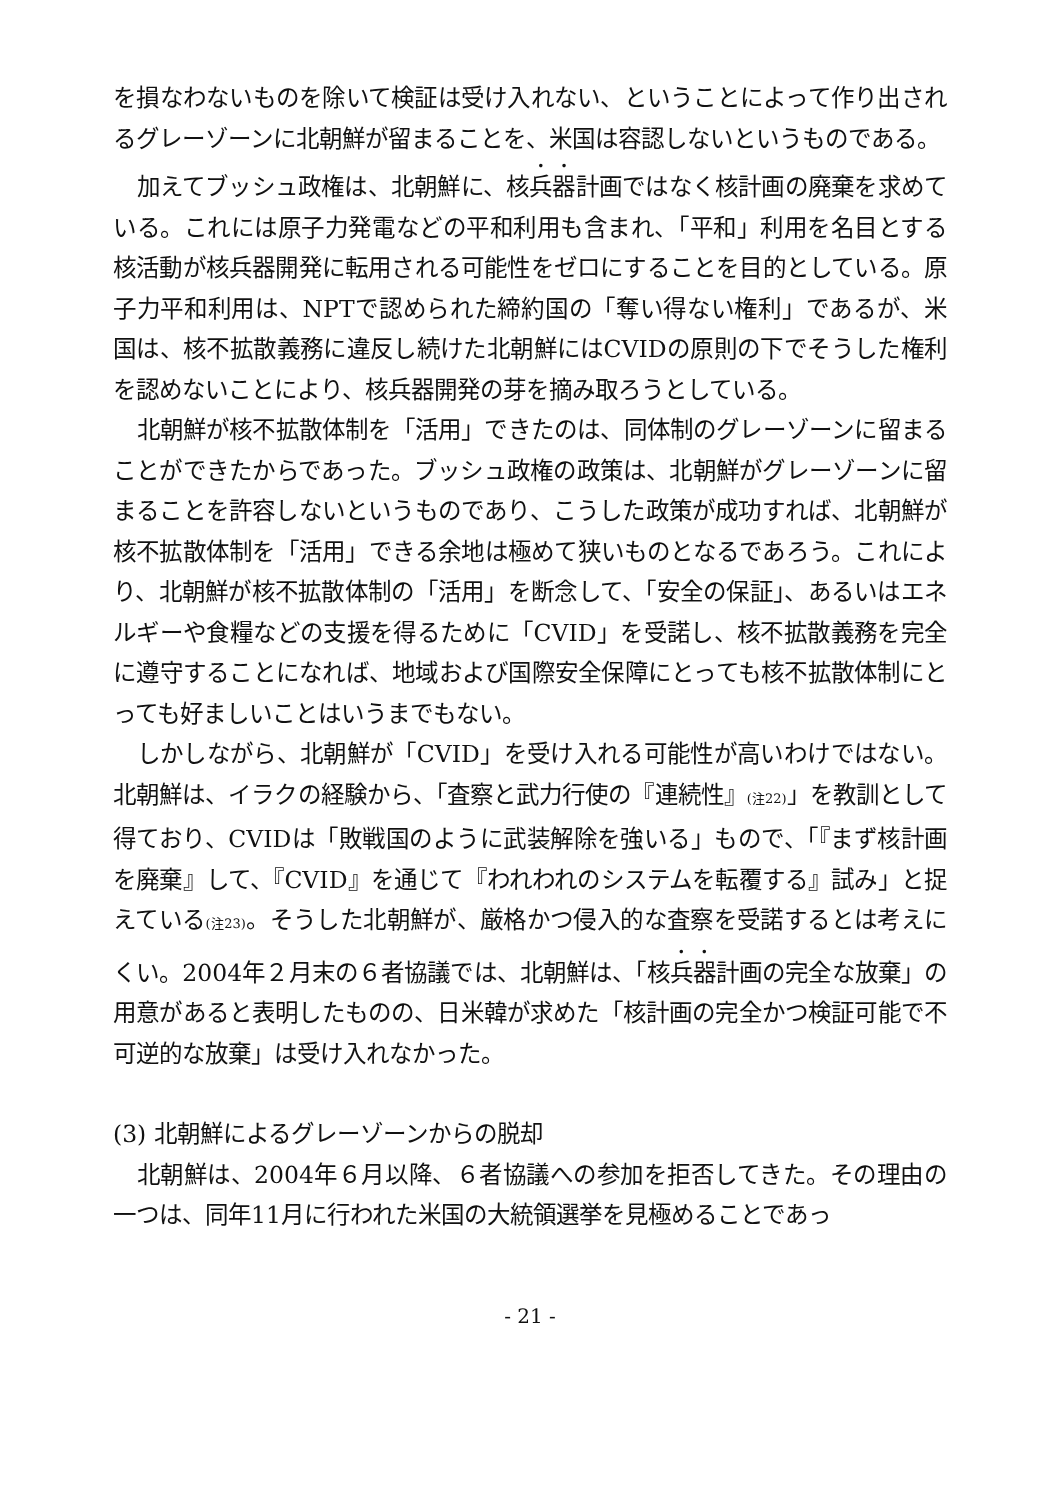を損なわないものを除いて検証は受け入れない、ということによって作り出されるグレーゾーンに北朝鮮が留まることを、米国は容認しないというものである。
加えてブッシュ政権は、北朝鮮に、核兵器計画ではなく核計画の廃棄を求めている。これには原子力発電などの平和利用も含まれ、「平和」利用を名目とする核活動が核兵器開発に転用される可能性をゼロにすることを目的としている。原子力平和利用は、NPTで認められた締約国の「奪い得ない権利」であるが、米国は、核不拡散義務に違反し続けた北朝鮮にはCVIDの原則の下でそうした権利を認めないことにより、核兵器開発の芽を摘み取ろうとしている。
北朝鮮が核不拡散体制を「活用」できたのは、同体制のグレーゾーンに留まることができたからであった。ブッシュ政権の政策は、北朝鮮がグレーゾーンに留まることを許容しないというものであり、こうした政策が成功すれば、北朝鮮が核不拡散体制を「活用」できる余地は極めて狭いものとなるであろう。これにより、北朝鮮が核不拡散体制の「活用」を断念して、「安全の保証」、あるいはエネルギーや食糧などの支援を得るために「CVID」を受諾し、核不拡散義務を完全に遵守することになれば、地域および国際安全保障にとっても核不拡散体制にとっても好ましいことはいうまでもない。
しかしながら、北朝鮮が「CVID」を受け入れる可能性が高いわけではない。北朝鮮は、イラクの経験から、「査察と武力行使の『連続性』(注22)」を教訓として得ており、CVIDは「敗戦国のように武装解除を強いる」もので、「『まず核計画を廃棄』して、『CVID』を通じて『われわれのシステムを転覆する』試み」と捉えている(注23)。そうした北朝鮮が、厳格かつ侵入的な査察を受諾するとは考えにくい。2004年２月末の６者協議では、北朝鮮は、「核兵器計画の完全な放棄」の用意があると表明したものの、日米韓が求めた「核計画の完全かつ検証可能で不可逆的な放棄」は受け入れなかった。
(3) 北朝鮮によるグレーゾーンからの脱却
北朝鮮は、2004年６月以降、６者協議への参加を拒否してきた。その理由の一つは、同年11月に行われた米国の大統領選挙を見極めることであっ
- 21 -